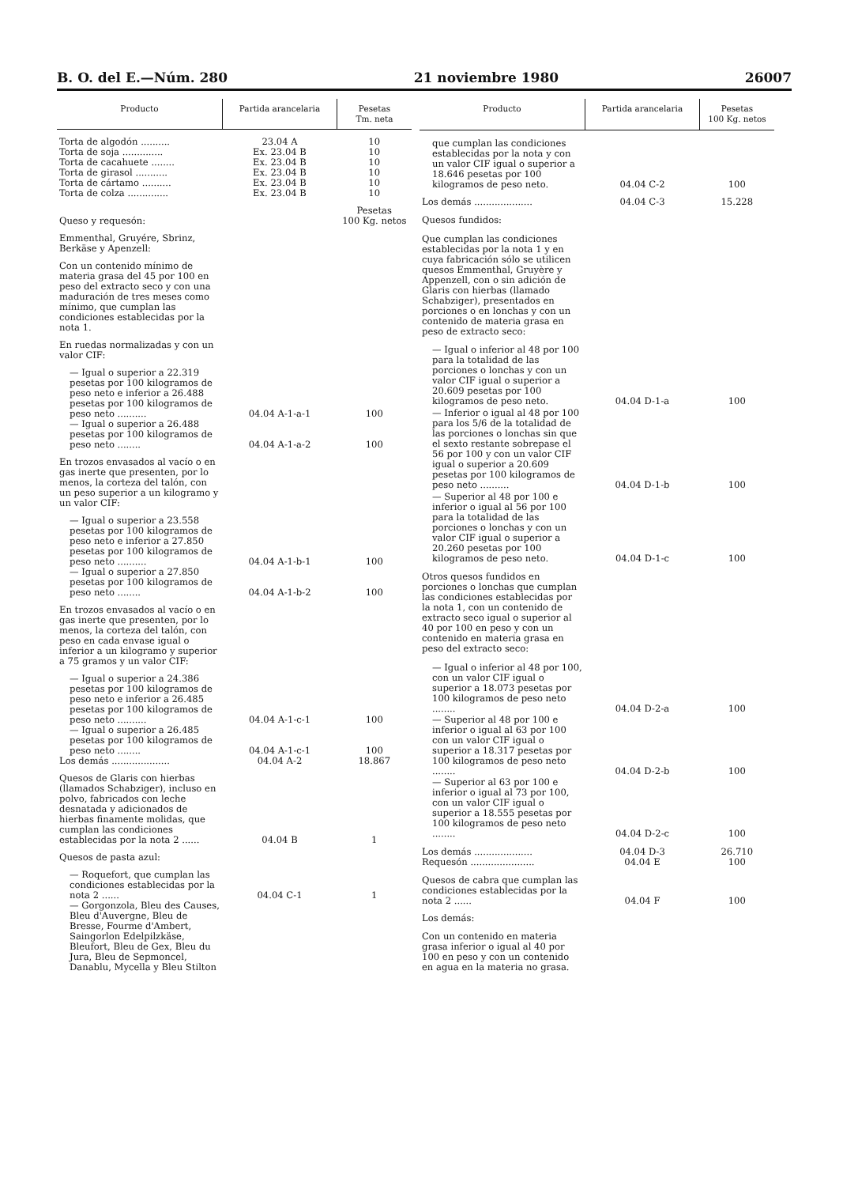B. O. del E.—Núm. 280 21 noviembre 1980 26007
| Producto | Partida arancelaria | Pesetas Tm. neta |
| --- | --- | --- |
| Torta de algodón .......... | 23.04 A | 10 |
| Torta de soja .............. | Ex. 23.04 B | 10 |
| Torta de cacahuete ........ | Ex. 23.04 B | 10 |
| Torta de girasol ........... | Ex. 23.04 B | 10 |
| Torta de cártamo .......... | Ex. 23.04 B | 10 |
| Torta de colza .............. | Ex. 23.04 B | 10 |
| Queso y requesón: | | Pesetas 100 Kg. netos |
| Emmenthal, Gruyére, Sbrinz, Berkäse y Apenzell: | | |
| Con un contenido mínimo de materia grasa del 45 por 100 en peso del extracto seco y con una maduración de tres meses como mínimo, que cumplan las condiciones establecidas por la nota 1. | | |
| En ruedas normalizadas y con un valor CIF: | | |
| — Igual o superior a 22.319 pesetas por 100 kilogramos de peso neto e inferior a 26.488 pesetas por 100 kilogramos de peso neto .......... | 04.04 A-1-a-1 | 100 |
| — Igual o superior a 26.488 pesetas por 100 kilogramos de peso neto ........ | 04.04 A-1-a-2 | 100 |
| En trozos envasados al vacío o en gas inerte que presenten, por lo menos, la corteza del talón, con un peso superior a un kilogramo y un valor CIF: | | |
| — Igual o superior a 23.558 pesetas por 100 kilogramos de peso neto e inferior a 27.850 pesetas por 100 kilogramos de peso neto .......... | 04.04 A-1-b-1 | 100 |
| — Igual o superior a 27.850 pesetas por 100 kilogramos de peso neto ........ | 04.04 A-1-b-2 | 100 |
| En trozos envasados al vacío o en gas inerte que presenten, por lo menos, la corteza del talón, con peso en cada envase igual o inferior a un kilogramo y superior a 75 gramos y un valor CIF: | | |
| — Igual o superior a 24.386 pesetas por 100 kilogramos de peso neto e inferior a 26.485 pesetas por 100 kilogramos de peso neto .......... | 04.04 A-1-c-1 | 100 |
| — Igual o superior a 26.485 pesetas por 100 kilogramos de peso neto ........ | 04.04 A-1-c-1 | 100 |
| Los demás .................... | 04.04 A-2 | 18.867 |
| Quesos de Glaris con hierbas (llamados Schabziger), incluso en polvo, fabricados con leche desnatada y adicionados de hierbas finamente molidas, que cumplan las condiciones establecidas por la nota 2 ...... | 04.04 B | 1 |
| Quesos de pasta azul: | | |
| — Roquefort, que cumplan las condiciones establecidas por la nota 2 ...... | 04.04 C-1 | 1 |
| — Gorgonzola, Bleu des Causes, Bleu d'Auvergne, Bleu de Bresse, Fourme d'Ambert, Saingorlon Edelpilzkäse, Bleufort, Bleu de Gex, Bleu du Jura, Bleu de Sepmoncel, Danablu, Mycella y Bleu Stilton | | |
| Producto | Partida arancelaria | Pesetas 100 Kg. netos |
| --- | --- | --- |
| que cumplan las condiciones establecidas por la nota y con un valor CIF igual o superior a 18.646 pesetas por 100 kilogramos de peso neto. | 04.04 C-2 | 100 |
| Los demás .................... | 04.04 C-3 | 15.228 |
| Quesos fundidos: | | |
| Que cumplan las condiciones establecidas por la nota 1 y en cuya fabricación sólo se utilicen quesos Emmenthal, Gruyère y Appenzell, con o sin adición de Glaris con hierbas (llamado Schabziger), presentados en porciones o en lonchas y con un contenido de materia grasa en peso de extracto seco: | | |
| — Igual o inferior al 48 por 100 para la totalidad de las porciones o lonchas y con un valor CIF igual o superior a 20.609 pesetas por 100 kilogramos de peso neto. | 04.04 D-1-a | 100 |
| — Inferior o igual al 48 por 100 para los 5/6 de la totalidad de las porciones o lonchas sin que el sexto restante sobrepase el 56 por 100 y con un valor CIF igual o superior a 20.609 pesetas por 100 kilogramos de peso neto .......... | 04.04 D-1-b | 100 |
| — Superior al 48 por 100 e inferior o igual al 56 por 100 para la totalidad de las porciones o lonchas y con un valor CIF igual o superior a 20.260 pesetas por 100 kilogramos de peso neto. | 04.04 D-1-c | 100 |
| Otros quesos fundidos en porciones o lonchas que cumplan las condiciones establecidas por la nota 1, con un contenido de extracto seco igual o superior al 40 por 100 en peso y con un contenido en materia grasa en peso del extracto seco: | | |
| — Igual o inferior al 48 por 100, con un valor CIF igual o superior a 18.073 pesetas por 100 kilogramos de peso neto ........ | 04.04 D-2-a | 100 |
| — Superior al 48 por 100 e inferior o igual al 63 por 100 con un valor CIF igual o superior a 18.317 pesetas por 100 kilogramos de peso neto ........ | 04.04 D-2-b | 100 |
| — Superior al 63 por 100 e inferior o igual al 73 por 100, con un valor CIF igual o superior a 18.555 pesetas por 100 kilogramos de peso neto ........ | 04.04 D-2-c | 100 |
| Los demás .................... | 04.04 D-3 | 26.710 |
| Requesón ...................... | 04.04 E | 100 |
| Quesos de cabra que cumplan las condiciones establecidas por la nota 2 ...... | 04.04 F | 100 |
| Los demás: | | |
| Con un contenido en materia grasa inferior o igual al 40 por 100 en peso y con un contenido en agua en la materia no grasa. | | |